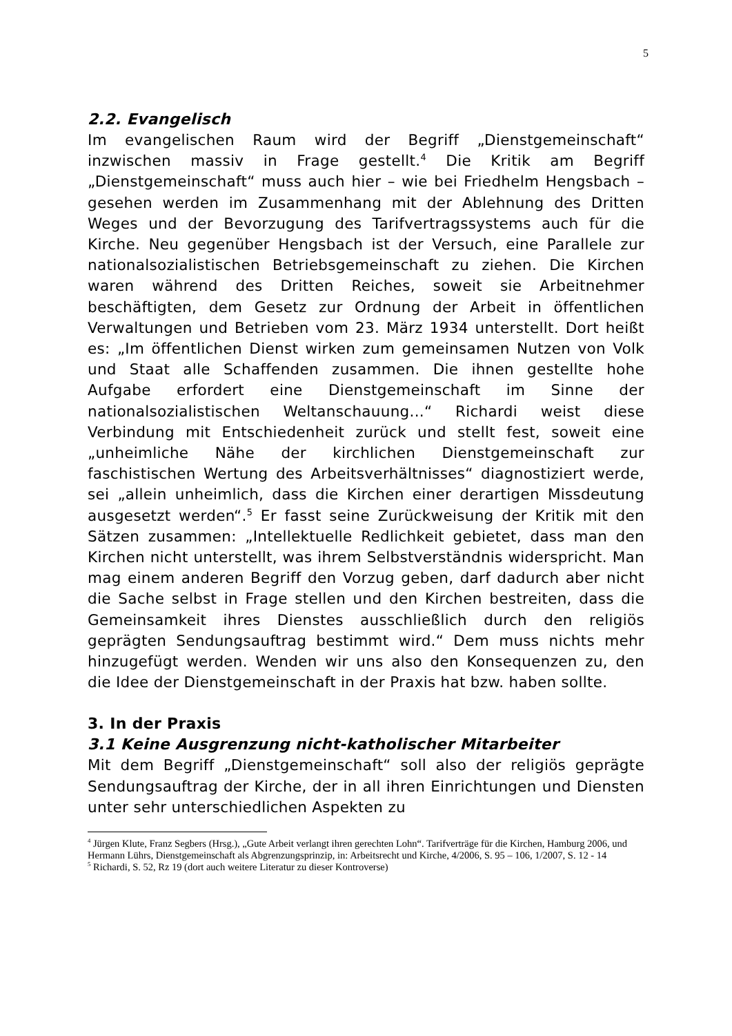5
2.2. Evangelisch
Im evangelischen Raum wird der Begriff „Dienstgemeinschaft“ inzwischen massiv in Frage gestellt.<sup>4</sup> Die Kritik am Begriff „Dienstgemeinschaft“ muss auch hier – wie bei Friedhelm Hengsbach – gesehen werden im Zusammenhang mit der Ablehnung des Dritten Weges und der Bevorzugung des Tarifvertragssystems auch für die Kirche. Neu gegenüber Hengsbach ist der Versuch, eine Parallele zur nationalsozialistischen Betriebsgemeinschaft zu ziehen. Die Kirchen waren während des Dritten Reiches, soweit sie Arbeitnehmer beschäftigten, dem Gesetz zur Ordnung der Arbeit in öffentlichen Verwaltungen und Betrieben vom 23. März 1934 unterstellt. Dort heißt es: „Im öffentlichen Dienst wirken zum gemeinsamen Nutzen von Volk und Staat alle Schaffenden zusammen. Die ihnen gestellte hohe Aufgabe erfordert eine Dienstgemeinschaft im Sinne der nationalsozialistischen Weltanschauung...“ Richardi weist diese Verbindung mit Entschiedenheit zurück und stellt fest, soweit eine „unheimliche Nähe der kirchlichen Dienstgemeinschaft zur faschistischen Wertung des Arbeitsverhältnisses“ diagnostiziert werde, sei „allein unheimlich, dass die Kirchen einer derartigen Missdeutung ausgesetzt werden“.<sup>5</sup> Er fasst seine Zurückweisung der Kritik mit den Sätzen zusammen: „Intellektuelle Redlichkeit gebietet, dass man den Kirchen nicht unterstellt, was ihrem Selbstverständnis widerspricht. Man mag einem anderen Begriff den Vorzug geben, darf dadurch aber nicht die Sache selbst in Frage stellen und den Kirchen bestreiten, dass die Gemeinsamkeit ihres Dienstes ausschließlich durch den religiös geprägten Sendungsauftrag bestimmt wird.“ Dem muss nichts mehr hinzugefügt werden. Wenden wir uns also den Konsequenzen zu, den die Idee der Dienstgemeinschaft in der Praxis hat bzw. haben sollte.
3. In der Praxis
3.1 Keine Ausgrenzung nicht-katholischer Mitarbeiter
Mit dem Begriff „Dienstgemeinschaft“ soll also der religiös geprägte Sendungsauftrag der Kirche, der in all ihren Einrichtungen und Diensten unter sehr unterschiedlichen Aspekten zu
<sup>4</sup> Jürgen Klute, Franz Segbers (Hrsg.), „Gute Arbeit verlangt ihren gerechten Lohn“. Tarifverträge für die Kirchen, Hamburg 2006, und Hermann Lührs, Dienstgemeinschaft als Abgrenzungsprinzip, in: Arbeitsrecht und Kirche, 4/2006, S. 95 – 106, 1/2007, S. 12 - 14
<sup>5</sup> Richardi, S. 52, Rz 19 (dort auch weitere Literatur zu dieser Kontroverse)